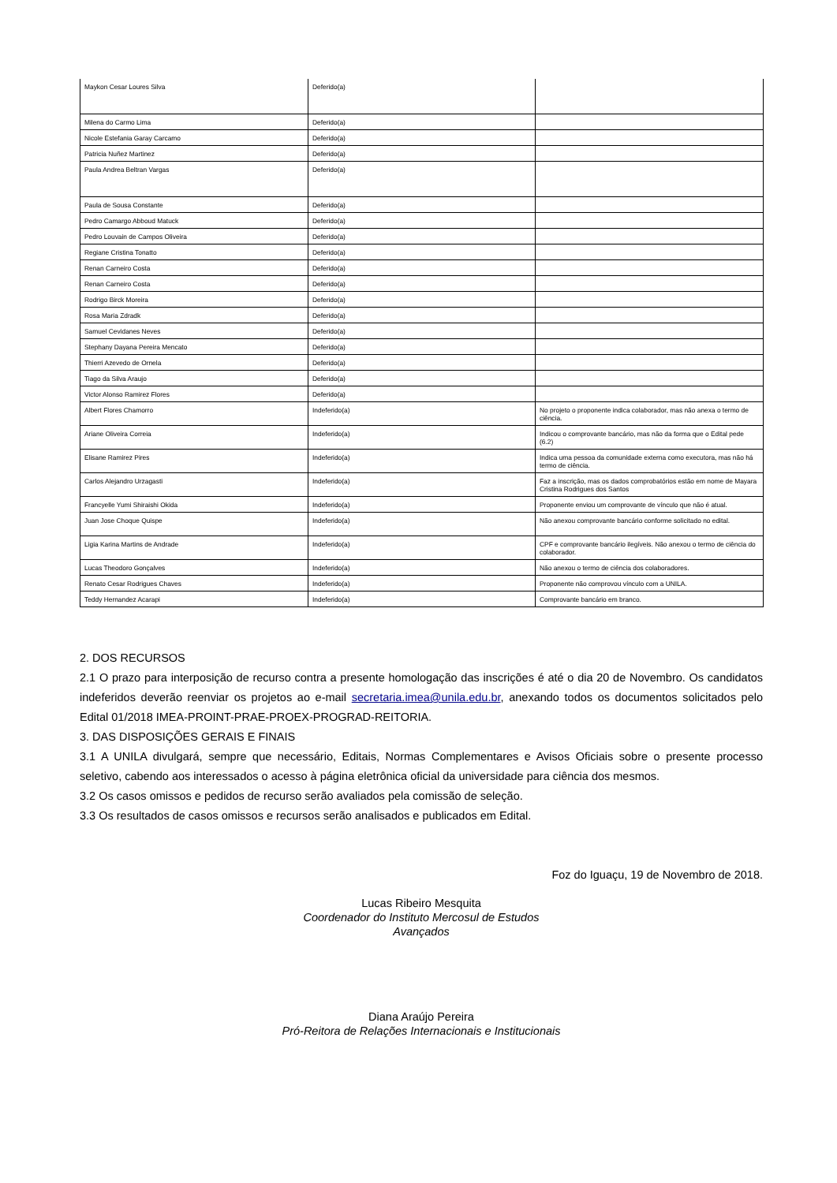| Maykon Cesar Loures Silva | Deferido(a) | |
| Milena do Carmo Lima | Deferido(a) | |
| Nicole Estefania Garay Carcamo | Deferido(a) | |
| Patricia Nuñez Martinez | Deferido(a) | |
| Paula Andrea Beltran Vargas | Deferido(a) | |
| Paula de Sousa Constante | Deferido(a) | |
| Pedro Camargo Abboud Matuck | Deferido(a) | |
| Pedro Louvain de Campos Oliveira | Deferido(a) | |
| Regiane Cristina Tonatto | Deferido(a) | |
| Renan Carneiro Costa | Deferido(a) | |
| Renan Carneiro Costa | Deferido(a) | |
| Rodrigo Birck Moreira | Deferido(a) | |
| Rosa Maria Zdradk | Deferido(a) | |
| Samuel Cevidanes Neves | Deferido(a) | |
| Stephany Dayana Pereira Mencato | Deferido(a) | |
| Thierri Azevedo de Ornela | Deferido(a) | |
| Tiago da Silva Araujo | Deferido(a) | |
| Victor Alonso Ramirez Flores | Deferido(a) | |
| Albert Flores Chamorro | Indeferido(a) | No projeto o proponente indica colaborador, mas não anexa o termo de ciência. |
| Ariane Oliveira Correia | Indeferido(a) | Indicou o comprovante bancário, mas não da forma que o Edital pede (6.2) |
| Elisane Ramirez Pires | Indeferido(a) | Indica uma pessoa da comunidade externa como executora, mas não há termo de ciência. |
| Carlos Alejandro Urzagasti | Indeferido(a) | Faz a inscrição, mas os dados comprobatórios estão em nome de Mayara Cristina Rodrigues dos Santos |
| Francyelle Yumi Shiraishi Okida | Indeferido(a) | Proponente enviou um comprovante de vínculo que não é atual. |
| Juan Jose Choque Quispe | Indeferido(a) | Não anexou comprovante bancário conforme solicitado no edital. |
| Ligia Karina Martins de Andrade | Indeferido(a) | CPF e comprovante bancário ilegíveis. Não anexou o termo de ciência do colaborador. |
| Lucas Theodoro Gonçalves | Indeferido(a) | Não anexou o termo de ciência dos colaboradores. |
| Renato Cesar Rodrigues Chaves | Indeferido(a) | Proponente não comprovou vínculo com a UNILA. |
| Teddy Hernandez Acarapi | Indeferido(a) | Comprovante bancário em branco. |
2. DOS RECURSOS
2.1 O prazo para interposição de recurso contra a presente homologação das inscrições é até o dia 20 de Novembro. Os candidatos indeferidos deverão reenviar os projetos ao e-mail secretaria.imea@unila.edu.br, anexando todos os documentos solicitados pelo Edital 01/2018 IMEA-PROINT-PRAE-PROEX-PROGRAD-REITORIA.
3. DAS DISPOSIÇÕES GERAIS E FINAIS
3.1 A UNILA divulgará, sempre que necessário, Editais, Normas Complementares e Avisos Oficiais sobre o presente processo seletivo, cabendo aos interessados o acesso à página eletrônica oficial da universidade para ciência dos mesmos.
3.2 Os casos omissos e pedidos de recurso serão avaliados pela comissão de seleção.
3.3 Os resultados de casos omissos e recursos serão analisados e publicados em Edital.
Foz do Iguaçu, 19 de Novembro de 2018.
Lucas Ribeiro Mesquita
Coordenador do Instituto Mercosul de Estudos
Avançados
Diana Araújo Pereira
Pró-Reitora de Relações Internacionais e Institucionais